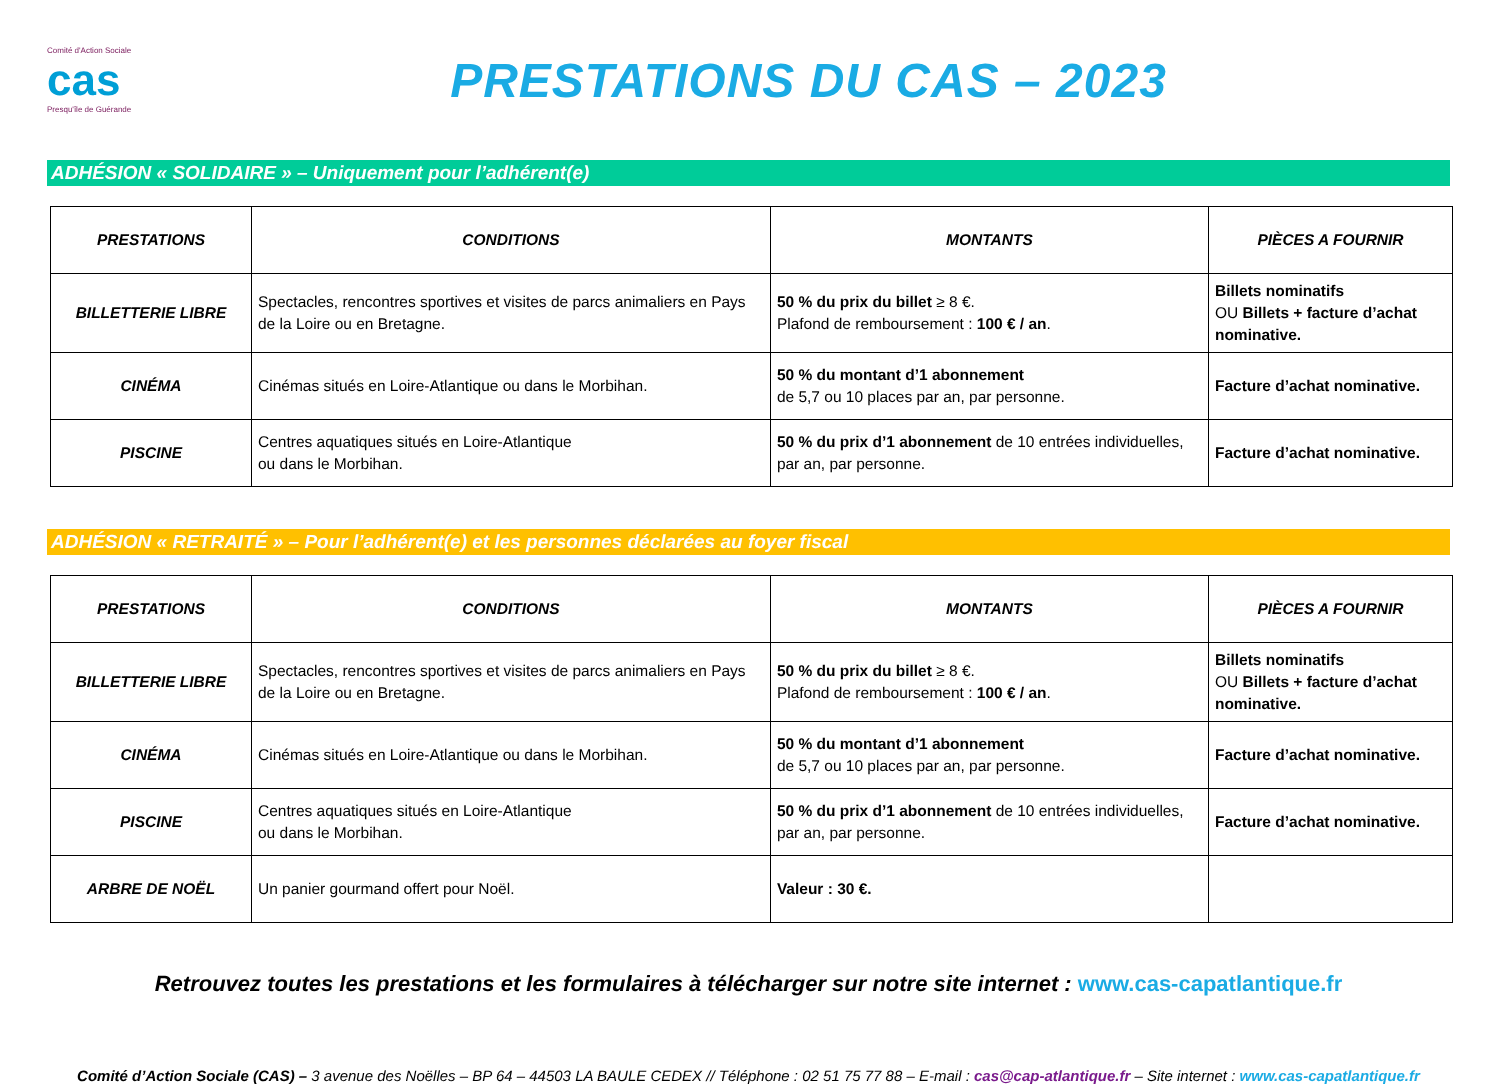Comité d'Action Sociale
cas
Presqu'île de Guérande
PRESTATIONS DU CAS – 2023
ADHÉSION « SOLIDAIRE » – Uniquement pour l’adhérent(e)
| PRESTATIONS | CONDITIONS | MONTANTS | PIÈCES A FOURNIR |
| --- | --- | --- | --- |
| BILLETTERIE LIBRE | Spectacles, rencontres sportives et visites de parcs animaliers en Pays de la Loire ou en Bretagne. | 50 % du prix du billet ≥ 8 €. Plafond de remboursement : 100 € / an . | Billets nominatifs OU Billets + facture d’achat nominative. |
| CINÉMA | Cinémas situés en Loire-Atlantique ou dans le Morbihan. | 50 % du montant d’1 abonnement de 5,7 ou 10 places par an, par personne. | Facture d’achat nominative. |
| PISCINE | Centres aquatiques situés en Loire-Atlantique ou dans le Morbihan. | 50 % du prix d’1 abonnement de 10 entrées individuelles, par an, par personne. | Facture d’achat nominative. |
ADHÉSION « RETRAITÉ » – Pour l’adhérent(e) et les personnes déclarées au foyer fiscal
| PRESTATIONS | CONDITIONS | MONTANTS | PIÈCES A FOURNIR |
| --- | --- | --- | --- |
| BILLETTERIE LIBRE | Spectacles, rencontres sportives et visites de parcs animaliers en Pays de la Loire ou en Bretagne. | 50 % du prix du billet ≥ 8 €. Plafond de remboursement : 100 € / an . | Billets nominatifs OU Billets + facture d’achat nominative. |
| CINÉMA | Cinémas situés en Loire-Atlantique ou dans le Morbihan. | 50 % du montant d’1 abonnement de 5,7 ou 10 places par an, par personne. | Facture d’achat nominative. |
| PISCINE | Centres aquatiques situés en Loire-Atlantique ou dans le Morbihan. | 50 % du prix d’1 abonnement de 10 entrées individuelles, par an, par personne. | Facture d’achat nominative. |
| ARBRE DE NOËL | Un panier gourmand offert pour Noël. | Valeur : 30 €. | |
Retrouvez toutes les prestations et les formulaires à télécharger sur notre site internet : www.cas-capatlantique.fr
Comité d’Action Sociale (CAS) – 3 avenue des Noëlles – BP 64 – 44503 LA BAULE CEDEX // Téléphone : 02 51 75 77 88 – E-mail : cas@cap-atlantique.fr – Site internet : www.cas-capatlantique.fr